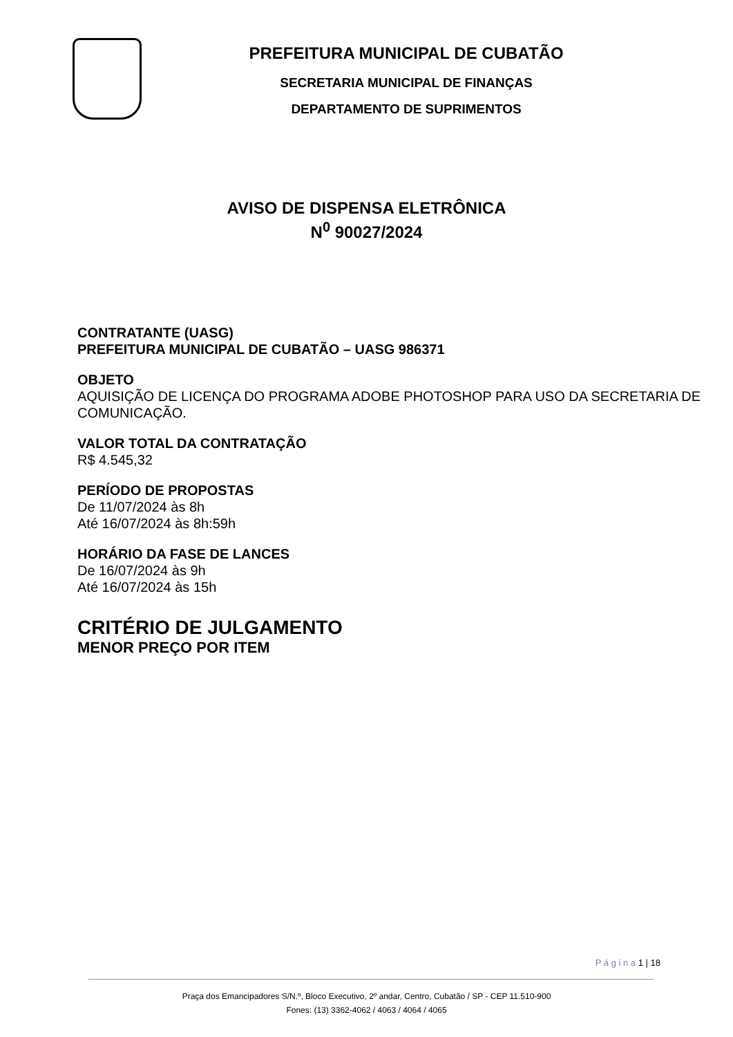PREFEITURA MUNICIPAL DE CUBATÃO
SECRETARIA MUNICIPAL DE FINANÇAS
DEPARTAMENTO DE SUPRIMENTOS
AVISO DE DISPENSA ELETRÔNICA
N<sup>0</sup> 90027/2024
CONTRATANTE (UASG)
PREFEITURA MUNICIPAL DE CUBATÃO – UASG 986371
OBJETO
AQUISIÇÃO DE LICENÇA DO PROGRAMA ADOBE PHOTOSHOP PARA USO DA SECRETARIA DE COMUNICAÇÃO.
VALOR TOTAL DA CONTRATAÇÃO
R$ 4.545,32
PERÍODO DE PROPOSTAS
De 11/07/2024 às 8h
Até 16/07/2024 às 8h:59h
HORÁRIO DA FASE DE LANCES
De 16/07/2024 às 9h
Até 16/07/2024 às 15h
CRITÉRIO DE JULGAMENTO
MENOR PREÇO POR ITEM
P á g i n a 1 | 18
Praça dos Emancipadores S/N.º, Bloco Executivo, 2º andar, Centro, Cubatão / SP - CEP 11.510-900
Fones: (13) 3362-4062 / 4063 / 4064 / 4065